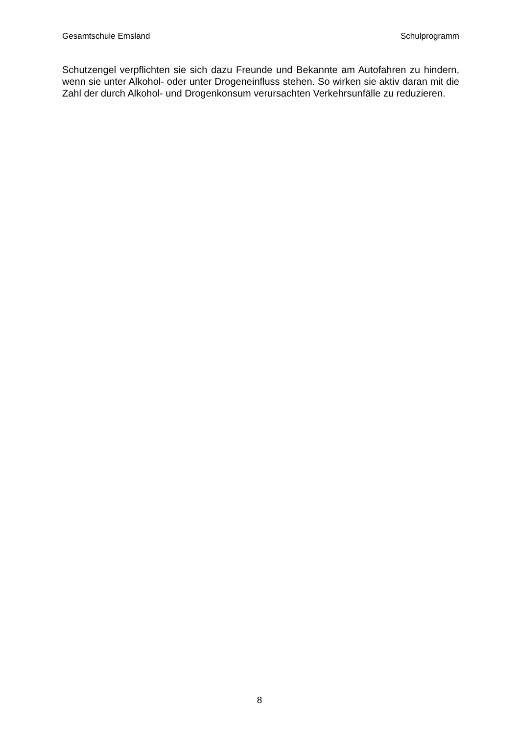Gesamtschule Emsland Schulprogramm
Schutzengel verpflichten sie sich dazu Freunde und Bekannte am Autofahren zu hindern, wenn sie unter Alkohol- oder unter Drogeneinfluss stehen. So wirken sie aktiv daran mit die Zahl der durch Alkohol- und Drogenkonsum verursachten Verkehrsunfälle zu reduzieren.
8